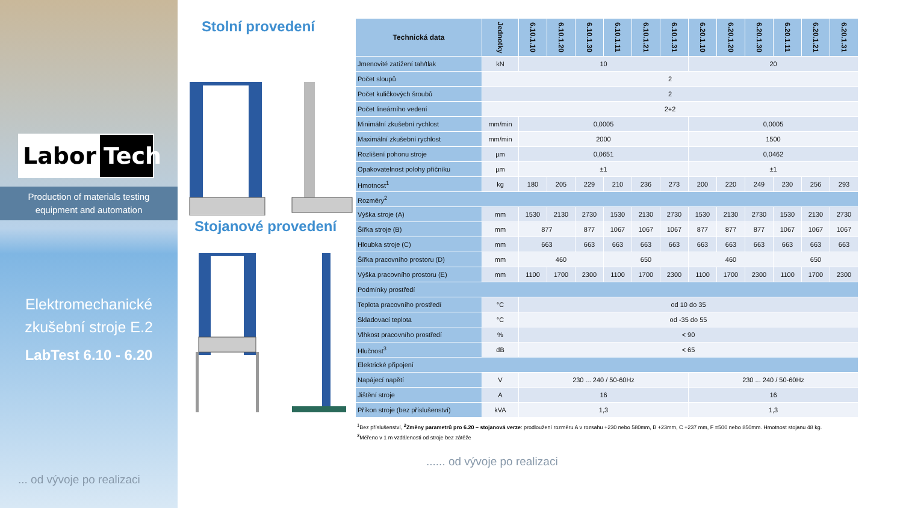Labor Tech
Production of materials testing
equipment and automation
Elektromechanické
zkušební stroje E.2
LabTest 6.10 - 6.20
... od vývoje po realizaci
Stolní provedení
Stojanové provedení
| Technická data | Jednotky | 6.10.1.10 | 6.10.1.20 | 6.10.1.30 | 6.10.1.11 | 6.10.1.21 | 6.10.1.31 | 6.20.1.10 | 6.20.1.20 | 6.20.1.30 | 6.20.1.11 | 6.20.1.21 | 6.20.1.31 |
| --- | --- | --- | --- | --- | --- | --- | --- | --- | --- | --- | --- | --- | --- |
| Jmenovité zatížení tah/tlak | kN | 10 | | | | | | 20 | | | | | |
| Počet sloupů | 2 | | | | | | | | | | | | |
| Počet kuličkových šroubů | 2 | | | | | | | | | | | | |
| Počet lineárního vedení | 2+2 | | | | | | | | | | | | |
| Minimální zkušební rychlost | mm/min | 0,0005 | | | | | | 0,0005 | | | | | |
| Maximální zkušební rychlost | mm/min | 2000 | | | | | | 1500 | | | | | |
| Rozlišení pohonu stroje | µm | 0,0651 | | | | | | 0,0462 | | | | | |
| Opakovatelnost polohy příčníku | µm | ±1 | | | | | | ±1 | | | | | |
| Hmotnost<sup>1</sup> | kg | 180 | 205 | 229 | 210 | 236 | 273 | 200 | 220 | 249 | 230 | 256 | 293 |
| Rozměry<sup>2</sup> | | | | | | | | | | | | | |
| Výška stroje (A) | mm | 1530 | 2130 | 2730 | 1530 | 2130 | 2730 | 1530 | 2130 | 2730 | 1530 | 2130 | 2730 |
| Šířka stroje (B) | mm | 877 | | 877 | 1067 | 1067 | 1067 | 877 | 877 | 877 | 1067 | 1067 | 1067 |
| Hloubka stroje (C) | mm | 663 | | 663 | 663 | 663 | 663 | 663 | 663 | 663 | 663 | 663 | 663 |
| Šířka pracovního prostoru (D) | mm | 460 | | | 650 | | | 460 | | | 650 | | |
| Výška pracovního prostoru (E) | mm | 1100 | 1700 | 2300 | 1100 | 1700 | 2300 | 1100 | 1700 | 2300 | 1100 | 1700 | 2300 |
| Podmínky prostředí | | | | | | | | | | | | | |
| Teplota pracovního prostředí | °C | od 10 do 35 | | | | | | | | | | | |
| Skladovací teplota | °C | od -35 do 55 | | | | | | | | | | | |
| Vlhkost pracovního prostředí | % | < 90 | | | | | | | | | | | |
| Hlučnost<sup>3</sup> | dB | < 65 | | | | | | | | | | | |
| Elektrické připojení | | | | | | | | | | | | | |
| Napájecí napětí | V | 230 ... 240 / 50-60Hz | | | | | | 230 ... 240 / 50-60Hz | | | | | |
| Jištění stroje | A | 16 | | | | | | 16 | | | | | |
| Příkon stroje (bez příslušenství) | kVA | 1,3 | | | | | | 1,3 | | | | | |
<sup>1</sup> Bez příslušenství, <sup>2</sup>Změny parametrů pro 6.20 – stojanová verze: prodloužení rozměru A v rozsahu +230 nebo 580mm, B +23mm, C +237 mm, F =500 nebo 850mm. Hmotnost stojanu 48 kg.
<sup>3</sup> Měřeno v 1 m vzdálenosti od stroje bez zátěže
...... od vývoje po realizaci